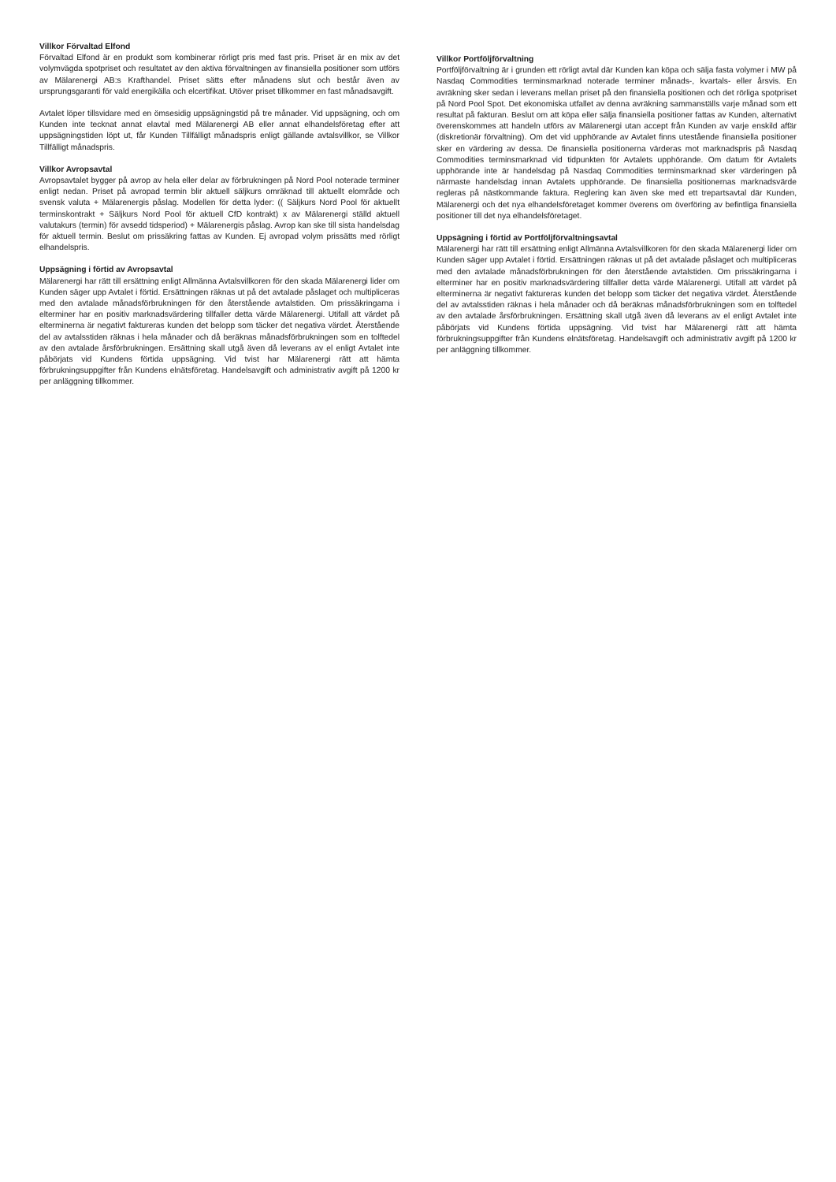Villkor Förvaltad Elfond
Förvaltad Elfond är en produkt som kombinerar rörligt pris med fast pris. Priset är en mix av det volymvägda spotpriset och resultatet av den aktiva förvaltningen av finansiella positioner som utförs av Mälarenergi AB:s Krafthandel. Priset sätts efter månadens slut och består även av ursprungsgaranti för vald energikälla och elcertifikat. Utöver priset tillkommer en fast månadsavgift.
Avtalet löper tillsvidare med en ömsesidig uppsägningstid på tre månader. Vid uppsägning, och om Kunden inte tecknat annat elavtal med Mälarenergi AB eller annat elhandelsföretag efter att uppsägningstiden löpt ut, får Kunden Tillfälligt månadspris enligt gällande avtalsvillkor, se Villkor Tillfälligt månadspris.
Villkor Avropsavtal
Avropsavtalet bygger på avrop av hela eller delar av förbrukningen på Nord Pool noterade terminer enligt nedan. Priset på avropad termin blir aktuell säljkurs omräknad till aktuellt elområde och svensk valuta + Mälarenergis påslag. Modellen för detta lyder: (( Säljkurs Nord Pool för aktuellt terminskontrakt + Säljkurs Nord Pool för aktuell CfD kontrakt) x av Mälarenergi ställd aktuell valutakurs (termin) för avsedd tidsperiod) + Mälarenergis påslag. Avrop kan ske till sista handelsdag för aktuell termin. Beslut om prissäkring fattas av Kunden. Ej avropad volym prissätts med rörligt elhandelspris.
Uppsägning i förtid av Avropsavtal
Mälarenergi har rätt till ersättning enligt Allmänna Avtalsvillkoren för den skada Mälarenergi lider om Kunden säger upp Avtalet i förtid. Ersättningen räknas ut på det avtalade påslaget och multipliceras med den avtalade månadsförbrukningen för den återstående avtalstiden. Om prissäkringarna i elterminer har en positiv marknadsvärdering tillfaller detta värde Mälarenergi. Utifall att värdet på elterminerna är negativt faktureras kunden det belopp som täcker det negativa värdet. Återstående del av avtalsstiden räknas i hela månader och då beräknas månadsförbrukningen som en tolftedel av den avtalade årsförbrukningen. Ersättning skall utgå även då leverans av el enligt Avtalet inte påbörjats vid Kundens förtida uppsägning. Vid tvist har Mälarenergi rätt att hämta förbrukningsuppgifter från Kundens elnätsföretag. Handelsavgift och administrativ avgift på 1200 kr per anläggning tillkommer.
Villkor Portföljförvaltning
Portföljförvaltning är i grunden ett rörligt avtal där Kunden kan köpa och sälja fasta volymer i MW på Nasdaq Commodities terminsmarknad noterade terminer månads-, kvartals- eller årsvis. En avräkning sker sedan i leverans mellan priset på den finansiella positionen och det rörliga spotpriset på Nord Pool Spot. Det ekonomiska utfallet av denna avräkning sammanställs varje månad som ett resultat på fakturan. Beslut om att köpa eller sälja finansiella positioner fattas av Kunden, alternativt överenskommes att handeln utförs av Mälarenergi utan accept från Kunden av varje enskild affär (diskretionär förvaltning). Om det vid upphörande av Avtalet finns utestående finansiella positioner sker en värdering av dessa. De finansiella positionerna värderas mot marknadspris på Nasdaq Commodities terminsmarknad vid tidpunkten för Avtalets upphörande. Om datum för Avtalets upphörande inte är handelsdag på Nasdaq Commodities terminsmarknad sker värderingen på närmaste handelsdag innan Avtalets upphörande. De finansiella positionernas marknadsvärde regleras på nästkommande faktura. Reglering kan även ske med ett trepartsavtal där Kunden, Mälarenergi och det nya elhandelsföretaget kommer överens om överföring av befintliga finansiella positioner till det nya elhandelsföretaget.
Uppsägning i förtid av Portföljförvaltningsavtal
Mälarenergi har rätt till ersättning enligt Allmänna Avtalsvillkoren för den skada Mälarenergi lider om Kunden säger upp Avtalet i förtid. Ersättningen räknas ut på det avtalade påslaget och multipliceras med den avtalade månadsförbrukningen för den återstående avtalstiden. Om prissäkringarna i elterminer har en positiv marknadsvärdering tillfaller detta värde Mälarenergi. Utifall att värdet på elterminerna är negativt faktureras kunden det belopp som täcker det negativa värdet. Återstående del av avtalsstiden räknas i hela månader och då beräknas månadsförbrukningen som en tolftedel av den avtalade årsförbrukningen. Ersättning skall utgå även då leverans av el enligt Avtalet inte påbörjats vid Kundens förtida uppsägning. Vid tvist har Mälarenergi rätt att hämta förbrukningsuppgifter från Kundens elnätsföretag. Handelsavgift och administrativ avgift på 1200 kr per anläggning tillkommer.